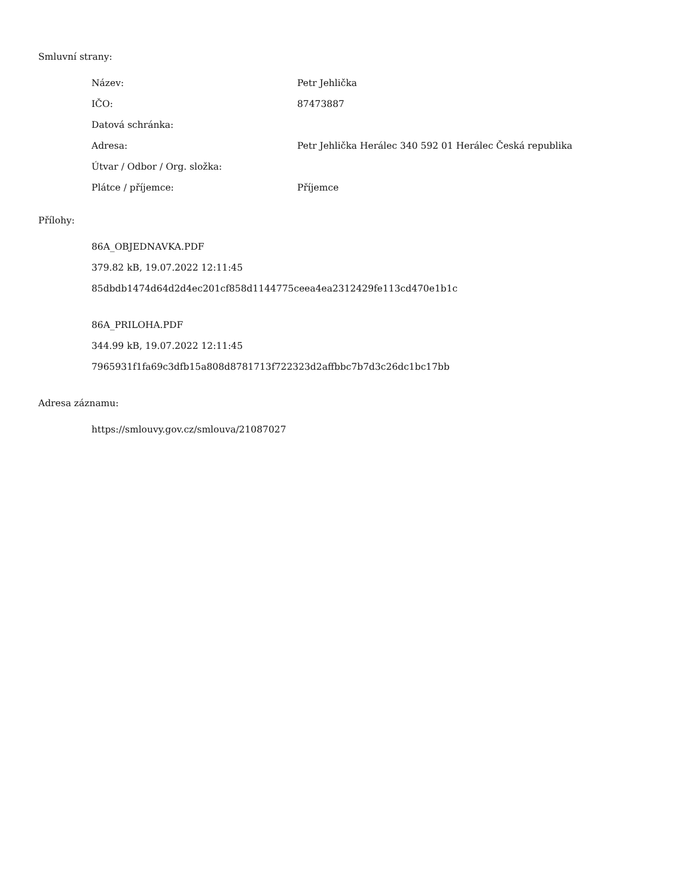Smluvní strany:
| Název: | Petr Jehlička |
| IČO: | 87473887 |
| Datová schránka: | |
| Adresa: | Petr Jehlička Herálec 340 592 01 Herálec Česká republika |
| Útvar / Odbor / Org. složka: | |
| Plátce / příjemce: | Příjemce |
Přílohy:
86A_OBJEDNAVKA.PDF
379.82 kB, 19.07.2022 12:11:45
85dbdb1474d64d2d4ec201cf858d1144775ceea4ea2312429fe113cd470e1b1c
86A_PRILOHA.PDF
344.99 kB, 19.07.2022 12:11:45
7965931f1fa69c3dfb15a808d8781713f722323d2affbbc7b7d3c26dc1bc17bb
Adresa záznamu:
https://smlouvy.gov.cz/smlouva/21087027